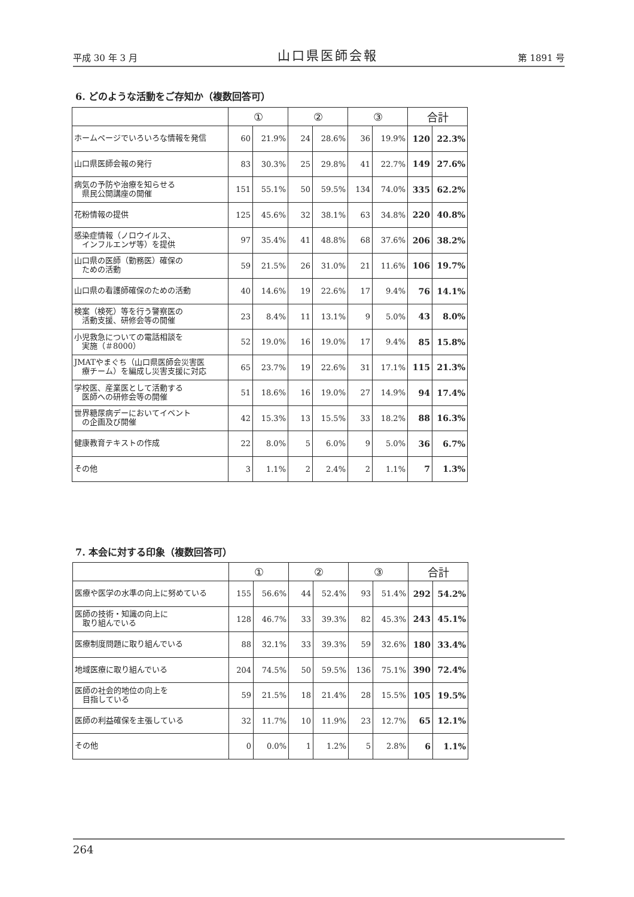平成 30 年 3 月 山口県医師会報 第 1891 号
6. どのような活動をご存知か（複数回答可）
| | ① | | ② | | ③ | | 合計 | |
| --- | --- | --- | --- | --- | --- | --- | --- | --- |
| ホームページでいろいろな情報を発信 | 60 | 21.9% | 24 | 28.6% | 36 | 19.9% | 120 | 22.3% |
| 山口県医師会報の発行 | 83 | 30.3% | 25 | 29.8% | 41 | 22.7% | 149 | 27.6% |
| 病気の予防や治療を知らせる 県民公開講座の開催 | 151 | 55.1% | 50 | 59.5% | 134 | 74.0% | 335 | 62.2% |
| 花粉情報の提供 | 125 | 45.6% | 32 | 38.1% | 63 | 34.8% | 220 | 40.8% |
| 感染症情報（ノロウイルス、 インフルエンザ等）を提供 | 97 | 35.4% | 41 | 48.8% | 68 | 37.6% | 206 | 38.2% |
| 山口県の医師（勤務医）確保の ための活動 | 59 | 21.5% | 26 | 31.0% | 21 | 11.6% | 106 | 19.7% |
| 山口県の看護師確保のための活動 | 40 | 14.6% | 19 | 22.6% | 17 | 9.4% | 76 | 14.1% |
| 検案（検死）等を行う警察医の 活動支援、研修会等の開催 | 23 | 8.4% | 11 | 13.1% | 9 | 5.0% | 43 | 8.0% |
| 小児救急についての電話相談を 実施（＃8000） | 52 | 19.0% | 16 | 19.0% | 17 | 9.4% | 85 | 15.8% |
| JMATやまぐち（山口県医師会災害医 療チーム）を編成し災害支援に対応 | 65 | 23.7% | 19 | 22.6% | 31 | 17.1% | 115 | 21.3% |
| 学校医、産業医として活動する 医師への研修会等の開催 | 51 | 18.6% | 16 | 19.0% | 27 | 14.9% | 94 | 17.4% |
| 世界糖尿病デーにおいてイベント の企画及び開催 | 42 | 15.3% | 13 | 15.5% | 33 | 18.2% | 88 | 16.3% |
| 健康教育テキストの作成 | 22 | 8.0% | 5 | 6.0% | 9 | 5.0% | 36 | 6.7% |
| その他 | 3 | 1.1% | 2 | 2.4% | 2 | 1.1% | 7 | 1.3% |
7. 本会に対する印象（複数回答可）
| | ① | | ② | | ③ | | 合計 | |
| --- | --- | --- | --- | --- | --- | --- | --- | --- |
| 医療や医学の水準の向上に努めている | 155 | 56.6% | 44 | 52.4% | 93 | 51.4% | 292 | 54.2% |
| 医師の技術・知識の向上に 取り組んでいる | 128 | 46.7% | 33 | 39.3% | 82 | 45.3% | 243 | 45.1% |
| 医療制度問題に取り組んでいる | 88 | 32.1% | 33 | 39.3% | 59 | 32.6% | 180 | 33.4% |
| 地域医療に取り組んでいる | 204 | 74.5% | 50 | 59.5% | 136 | 75.1% | 390 | 72.4% |
| 医師の社会的地位の向上を 目指している | 59 | 21.5% | 18 | 21.4% | 28 | 15.5% | 105 | 19.5% |
| 医師の利益確保を主張している | 32 | 11.7% | 10 | 11.9% | 23 | 12.7% | 65 | 12.1% |
| その他 | 0 | 0.0% | 1 | 1.2% | 5 | 2.8% | 6 | 1.1% |
264